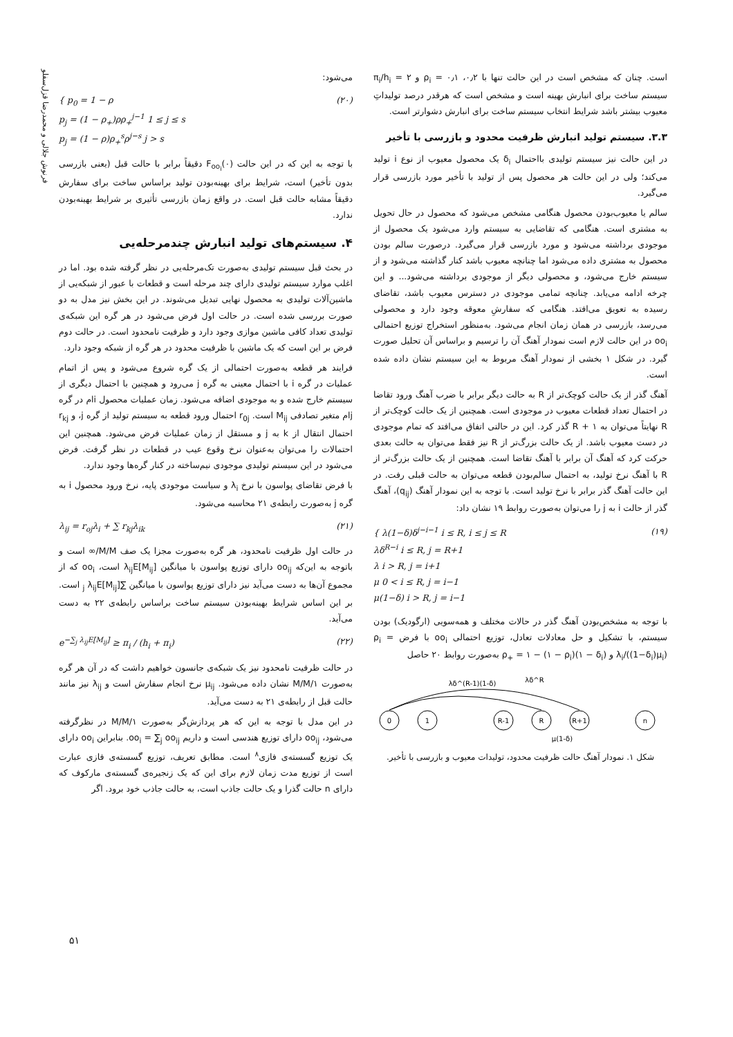فرنوش جلالی و محمدرضا قزل‌سفلو
است. چنان که مشخص است در این حالت تنها با ۰٫۲، ۰٫۱ = ρ<sub>i</sub> و ۲ = π<sub>i</sub>/h<sub>i</sub> سیستم ساخت برای انبارش بهینه است و مشخص است که هرقدر درصد تولیداتِ معیوب بیشتر باشد شرایط انتخاب سیستم ساخت برای انبارش دشوارتر است.
۳.۳. سیستم تولید انبارش ظرفیت محدود و بازرسی با تأخیر
در این حالت نیز سیستم تولیدی بااحتمال δ<sub>i</sub> یک محصول معیوب از نوع i تولید می‌کند؛ ولی در این حالت هر محصول پس از تولید با تأخیر مورد بازرسی قرار می‌گیرد.
سالم یا معیوب‌بودن محصول هنگامی مشخص می‌شود که محصول در حال تحویل به مشتری است. هنگامی که تقاضایی به سیستم وارد می‌شود یک محصول از موجودی برداشته می‌شود و مورد بازرسی قرار می‌گیرد. درصورت سالم بودن محصول به مشتری داده می‌شود اما چنانچه معیوب باشد کنار گذاشته می‌شود و از سیستم خارج می‌شود، و محصولی دیگر از موجودی برداشته می‌شود... و این چرخه ادامه می‌یابد. چنانچه تمامی موجودی در دسترس معیوب باشد، تقاضای رسیده به تعویق می‌افتد. هنگامی که سفارشِ معوقه وجود دارد و محصولی می‌رسد، بازرسی در همان زمان انجام می‌شود. به‌منظور استخراج توزیع احتمالی oo<sub>i</sub> در این حالت لازم است نمودار آهنگ آن را ترسیم و براساس آن تحلیل صورت گیرد. در شکل ۱ بخشی از نمودار آهنگ مربوط به این سیستم نشان داده شده است.
آهنگ گذر از یک حالت کوچک‌تر از R به حالت دیگر برابر با ضرب آهنگ ورود تقاضا در احتمال تعداد قطعات معیوب در موجودی است. همچنین از یک حالت کوچک‌تر از R نهایتاً می‌توان به R + ۱ گذر کرد. این در حالتی اتفاق می‌افتد که تمام موجودی در دست معیوب باشد. از یک حالت بزرگ‌تر از R نیز فقط می‌توان به حالت بعدی حرکت کرد که آهنگ آن برابر با آهنگ تقاضا است. همچنین از یک حالت بزرگ‌تر از R با آهنگ نرخ تولید، به احتمال سالم‌بودن قطعه می‌توان به حالت قبلی رفت. در این حالت آهنگ گذر برابر با نرخ تولید است. با توجه به این نمودار آهنگ (q<sub>ij</sub>)، آهنگ گذر از حالت i به j را می‌توان به‌صورت روابط ۱۹ نشان داد:
{ λ(1−δ)δ<sup>j−i−1</sup> i ≤ R, i ≤ j ≤ R
λδ<sup>R−i</sup> i ≤ R, j = R+1
λ i > R, j = i+1
μ 0 < i ≤ R, j = i−1
μ(1−δ) i > R, j = i−1 (۱۹)
با توجه به مشخص‌بودن آهنگ گذر در حالات مختلف و همه‌سویی (ارگودیک) بودن سیستم، با تشکیل و حل معادلات تعادل، توزیع احتمالی oo<sub>i</sub> با فرض ρ<sub>i</sub> = λ<sub>i</sub>/((1−δ<sub>i</sub>)μ<sub>i</sub>) و ρ<sub>+</sub> = ۱ − (۱ − ρ<sub>i</sub>)(۱ − δ<sub>i</sub>) به‌صورت روابط ۲۰ حاصل
0
1
R-1
R
R+1
n
λδ^(R-1)(1-δ)
λδ^R
μ(1-δ)
شکل ۱. نمودار آهنگ حالت ظرفیت محدود، تولیدات معیوب و بازرسی با تأخیر.
می‌شود:
{ p<sub>0</sub> = 1 − ρ
p<sub>j</sub> = (1 − ρ<sub>+</sub>)ρρ<sub>+</sub><sup>j−1</sup> 1 ≤ j ≤ s
p<sub>j</sub> = (1 − ρ)ρ<sub>+</sub><sup>s</sup>ρ<sup>j−s</sup> j > s (۲۰)
با توجه به این که در این حالت F<sub>oo<sub>i</sub></sub>(۰) دقیقاً برابر با حالت قبل (یعنی بازرسی بدون تأخیر) است، شرایط برای بهینه‌بودن تولید براساس ساخت برای سفارش دقیقاً مشابه حالت قبل است. در واقع زمان بازرسی تأثیری بر شرایط بهینه‌بودن ندارد.
۴. سیستم‌های تولید انبارش چندمرحله‌یی
در بحث قبل سیستم تولیدی به‌صورت تک‌مرحله‌یی در نظر گرفته شده بود. اما در اغلب موارد سیستم تولیدی دارای چند مرحله است و قطعات با عبور از شبکه‌یی از ماشین‌آلات تولیدی به محصول نهایی تبدیل می‌شوند. در این بخش نیز مدل به دو صورت بررسی شده است. در حالت اول فرض می‌شود در هر گره این شبکه‌ی تولیدی تعداد کافی ماشین موازی وجود دارد و ظرفیت نامحدود است. در حالت دوم فرض بر این است که یک ماشین با ظرفیت محدود در هر گره از شبکه وجود دارد.
فرایند هر قطعه به‌صورت احتمالی از یک گره شروع می‌شود و پس از اتمام عملیات در گره i با احتمال معینی به گره j می‌رود و همچنین با احتمال دیگری از سیستم خارج شده و به موجودی اضافه می‌شود. زمان عملیات محصول iام در گره jام متغیر تصادفی M<sub>ij</sub> است. r<sub>0j</sub> احتمال ورود قطعه به سیستم تولید از گره j، و r<sub>kj</sub> احتمال انتقال از k به j و مستقل از زمان عملیات فرض می‌شود. همچنین این احتمالات را می‌توان به‌عنوان نرخ وقوع عیب در قطعات در نظر گرفت. فرض می‌شود در این سیستم تولیدی موجودی نیم‌ساخته در کنار گره‌ها وجود ندارد.
با فرض تقاضای پواسون با نرخ λ<sub>i</sub> و سیاست موجودی پایه، نرخ ورود محصول i به گره j به‌صورت رابطه‌ی ۲۱ محاسبه می‌شود.
λ<sub>ij</sub> = r<sub>oj</sub>λ<sub>i</sub> + ∑ r<sub>kj</sub>λ<sub>ik</sub> (۲۱)
در حالت اول ظرفیت نامحدود، هر گره به‌صورت مجزا یک صف M/M/∞ است و باتوجه به این‌که oo<sub>ij</sub> دارای توزیع پواسون با میانگین λ<sub>ij</sub>E[M<sub>ij</sub>] است، oo<sub>i</sub> که از مجموع آن‌ها به دست می‌آید نیز دارای توزیع پواسون با میانگین ∑<sub>j</sub> λ<sub>ij</sub>E[M<sub>ij</sub>] است. بر این اساس شرایط بهینه‌بودن سیستم ساخت براساس رابطه‌ی ۲۲ به دست می‌آید.
e<sup>−∑<sub>j</sub> λ<sub>ij</sub>E[M<sub>ij</sub>]</sup> ≥ π<sub>i</sub> / (h<sub>i</sub> + π<sub>i</sub>) (۲۲)
در حالت ظرفیت نامحدود نیز یک شبکه‌ی جانسون خواهیم داشت که در آن هر گره به‌صورت M/M/۱ نشان داده می‌شود. μ<sub>ij</sub> نرخ انجام سفارش است و λ<sub>ij</sub> نیز مانند حالت قبل از رابطه‌ی ۲۱ به دست می‌آید.
در این مدل با توجه به این که هر پردازش‌گر به‌صورت M/M/۱ در نظرگرفته می‌شود، oo<sub>ij</sub> دارای توزیع هندسی است و داریم oo<sub>i</sub> = ∑<sub>j</sub> oo<sub>ij</sub>. بنابراین oo<sub>i</sub> دارای یک توزیع گسسته‌ی فازی<sup>۸</sup> است. مطابق تعریف، توزیع گسسته‌ی فازی عبارت است از توزیع مدت زمان لازم برای این که یک زنجیره‌ی گسسته‌ی مارکوف که دارای n حالت گذرا و یک حالت جاذب است، به حالت جاذب خود برود. اگر
۵۱